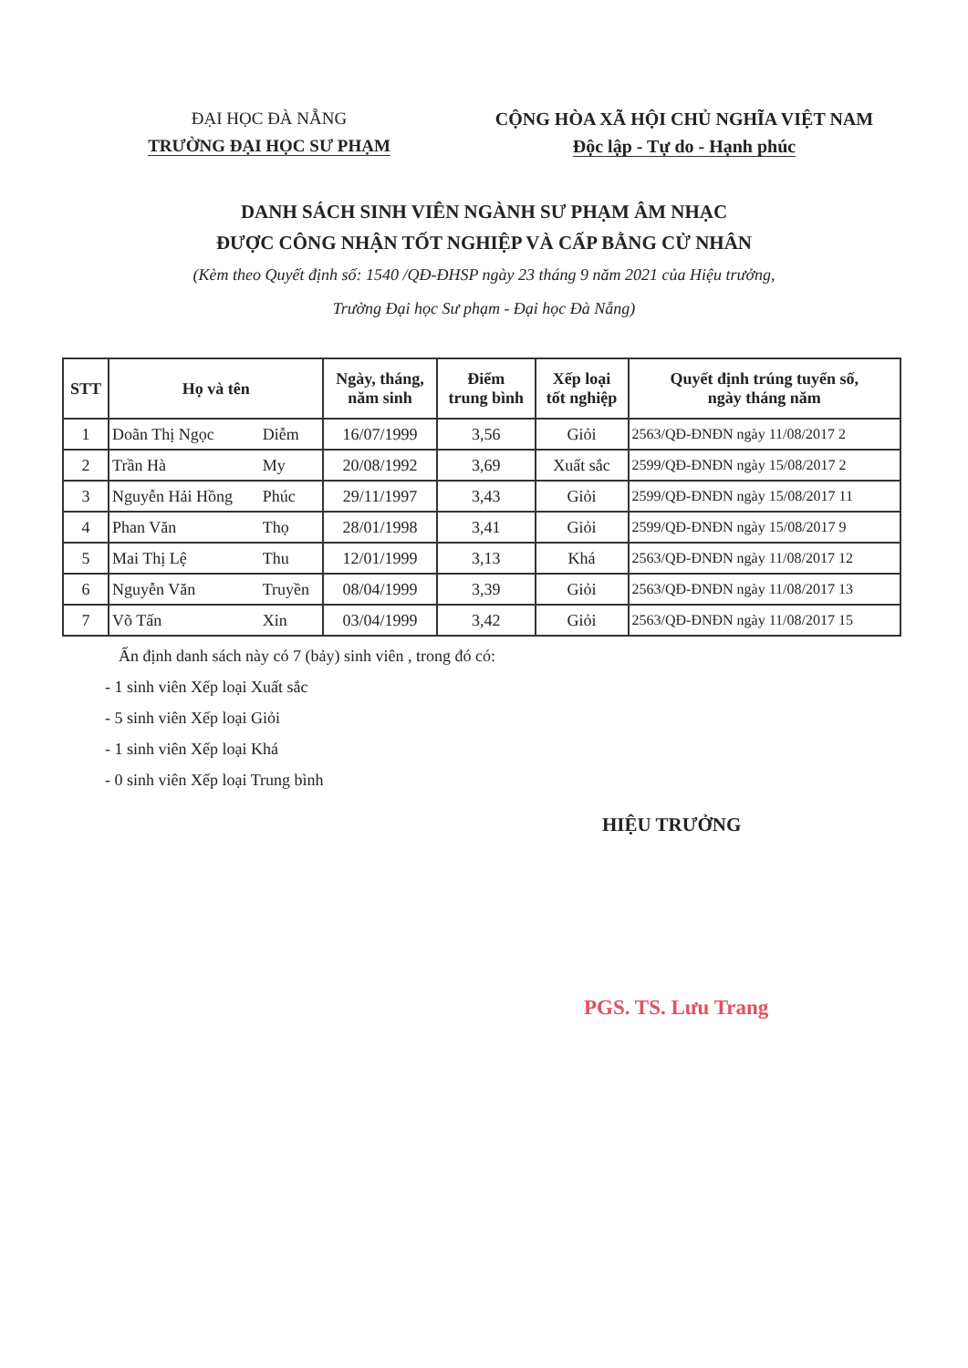ĐẠI HỌC ĐÀ NẴNG
TRƯỜNG ĐẠI HỌC SƯ PHẠM
CỘNG HÒA XÃ HỘI CHỦ NGHĨA VIỆT NAM
Độc lập - Tự do - Hạnh phúc
DANH SÁCH SINH VIÊN NGÀNH SƯ PHẠM ÂM NHẠC
ĐƯỢC CÔNG NHẬN TỐT NGHIỆP VÀ CẤP BẰNG CỬ NHÂN
(Kèm theo Quyết định số: 1540 /QĐ-ĐHSP ngày 23 tháng 9 năm 2021 của Hiệu trưởng,
Trường Đại học Sư phạm - Đại học Đà Nẵng)
| STT | Họ và tên | | Ngày, tháng, năm sinh | Điểm trung bình | Xếp loại tốt nghiệp | Quyết định trúng tuyển số, ngày tháng năm |
| --- | --- | --- | --- | --- | --- | --- |
| 1 | Doãn Thị Ngọc | Diễm | 16/07/1999 | 3,56 | Giỏi | 2563/QĐ-ĐNĐN ngày 11/08/2017 2 |
| 2 | Trần Hà | My | 20/08/1992 | 3,69 | Xuất sắc | 2599/QĐ-ĐNĐN ngày 15/08/2017 2 |
| 3 | Nguyễn Hải Hồng | Phúc | 29/11/1997 | 3,43 | Giỏi | 2599/QĐ-ĐNĐN ngày 15/08/2017 11 |
| 4 | Phan Văn | Thọ | 28/01/1998 | 3,41 | Giỏi | 2599/QĐ-ĐNĐN ngày 15/08/2017 9 |
| 5 | Mai Thị Lệ | Thu | 12/01/1999 | 3,13 | Khá | 2563/QĐ-ĐNĐN ngày 11/08/2017 12 |
| 6 | Nguyễn Văn | Truyền | 08/04/1999 | 3,39 | Giỏi | 2563/QĐ-ĐNĐN ngày 11/08/2017 13 |
| 7 | Võ Tấn | Xin | 03/04/1999 | 3,42 | Giỏi | 2563/QĐ-ĐNĐN ngày 11/08/2017 15 |
Ấn định danh sách này có 7 (bảy) sinh viên , trong đó có:
- 1 sinh viên Xếp loại Xuất sắc
- 5 sinh viên Xếp loại Giỏi
- 1 sinh viên Xếp loại Khá
- 0 sinh viên Xếp loại Trung bình
HIỆU TRƯỞNG
PGS. TS. Lưu Trang